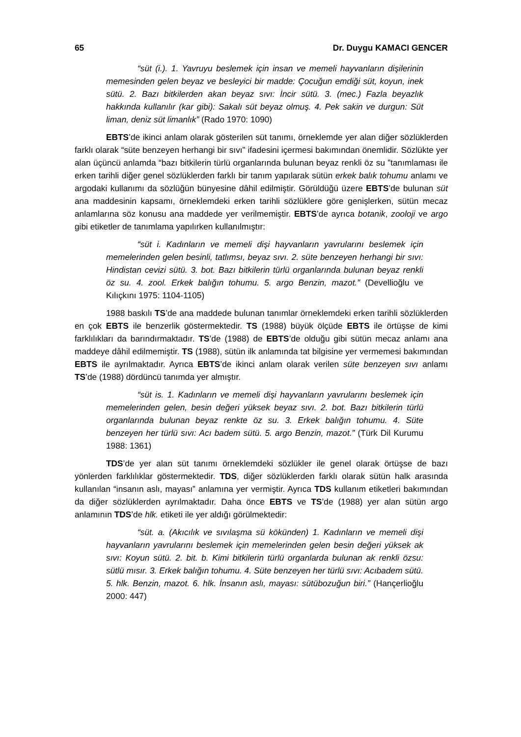65 Dr. Duygu KAMACI GENCER
“süt (i.). 1. Yavruyu beslemek için insan ve memeli hayvanların dişilerinin memesinden gelen beyaz ve besleyici bir madde: Çocuğun emdiği süt, koyun, inek sütü. 2. Bazı bitkilerden akan beyaz sıvı: İncir sütü. 3. (mec.) Fazla beyazlık hakkında kullanılır (kar gibi): Sakalı süt beyaz olmuş. 4. Pek sakin ve durgun: Süt liman, deniz süt limanlık” (Rado 1970: 1090)
EBTS’de ikinci anlam olarak gösterilen süt tanımı, örneklemde yer alan diğer sözlüklerden farklı olarak “süte benzeyen herhangi bir sıvı” ifadesini içermesi bakımından önemlidir. Sözlükte yer alan üçüncü anlamda “bazı bitkilerin türlü organlarında bulunan beyaz renkli öz su ”tanımlaması ile erken tarihli diğer genel sözlüklerden farklı bir tanım yapılarak sütün erkek balık tohumu anlamı ve argodaki kullanımı da sözlüğün bünyesine dâhil edilmiştir. Görüldüğü üzere EBTS’de bulunan süt ana maddesinin kapsamı, örneklemdeki erken tarihli sözlüklere göre genişlerken, sütün mecaz anlamlarına söz konusu ana maddede yer verilmemiştir. EBTS’de ayrıca botanik, zooloji ve argo gibi etiketler de tanımlama yapılırken kullanılmıştır:
“süt i. Kadınların ve memeli dişi hayvanların yavrularını beslemek için memelerinden gelen besinli, tatlımsı, beyaz sıvı. 2. süte benzeyen herhangi bir sıvı: Hindistan cevizi sütü. 3. bot. Bazı bitkilerin türlü organlarında bulunan beyaz renkli öz su. 4. zool. Erkek balığın tohumu. 5. argo Benzin, mazot.” (Devellioğlu ve Kılıçkını 1975: 1104-1105)
1988 baskılı TS’de ana maddede bulunan tanımlar örneklemdeki erken tarihli sözlüklerden en çok EBTS ile benzerlik göstermektedir. TS (1988) büyük ölçüde EBTS ile örtüşse de kimi farklılıkları da barındırmaktadır. TS’de (1988) de EBTS’de olduğu gibi sütün mecaz anlamı ana maddeye dâhil edilmemiştir. TS (1988), sütün ilk anlamında tat bilgisine yer vermemesi bakımından EBTS ile ayrılmaktadır. Ayrıca EBTS’de ikinci anlam olarak verilen süte benzeyen sıvı anlamı TS’de (1988) dördüncü tanımda yer almıştır.
“süt is. 1. Kadınların ve memeli dişi hayvanların yavrularını beslemek için memelerinden gelen, besin değeri yüksek beyaz sıvı. 2. bot. Bazı bitkilerin türlü organlarında bulunan beyaz renkte öz su. 3. Erkek balığın tohumu. 4. Süte benzeyen her türlü sıvı: Acı badem sütü. 5. argo Benzin, mazot.” (Türk Dil Kurumu 1988: 1361)
TDS’de yer alan süt tanımı örneklemdeki sözlükler ile genel olarak örtüşse de bazı yönlerden farklılıklar göstermektedir. TDS, diğer sözlüklerden farklı olarak sütün halk arasında kullanılan “insanın aslı, mayası” anlamına yer vermiştir. Ayrıca TDS kullanım etiketleri bakımından da diğer sözlüklerden ayrılmaktadır. Daha önce EBTS ve TS’de (1988) yer alan sütün argo anlamının TDS’de hlk. etiketi ile yer aldığı görülmektedir:
“süt. a. (Akıcılık ve sıvılaşma sü kökünden) 1. Kadınların ve memeli dişi hayvanların yavrularını beslemek için memelerinden gelen besin değeri yüksek ak sıvı: Koyun sütü. 2. bit. b. Kimi bitkilerin türlü organlarda bulunan ak renkli özsu: sütlü mısır. 3. Erkek balığın tohumu. 4. Süte benzeyen her türlü sıvı: Acıbadem sütü. 5. hlk. Benzin, mazot. 6. hlk. İnsanın aslı, mayası: sütübozuğun biri.” (Hançerlioğlu 2000: 447)